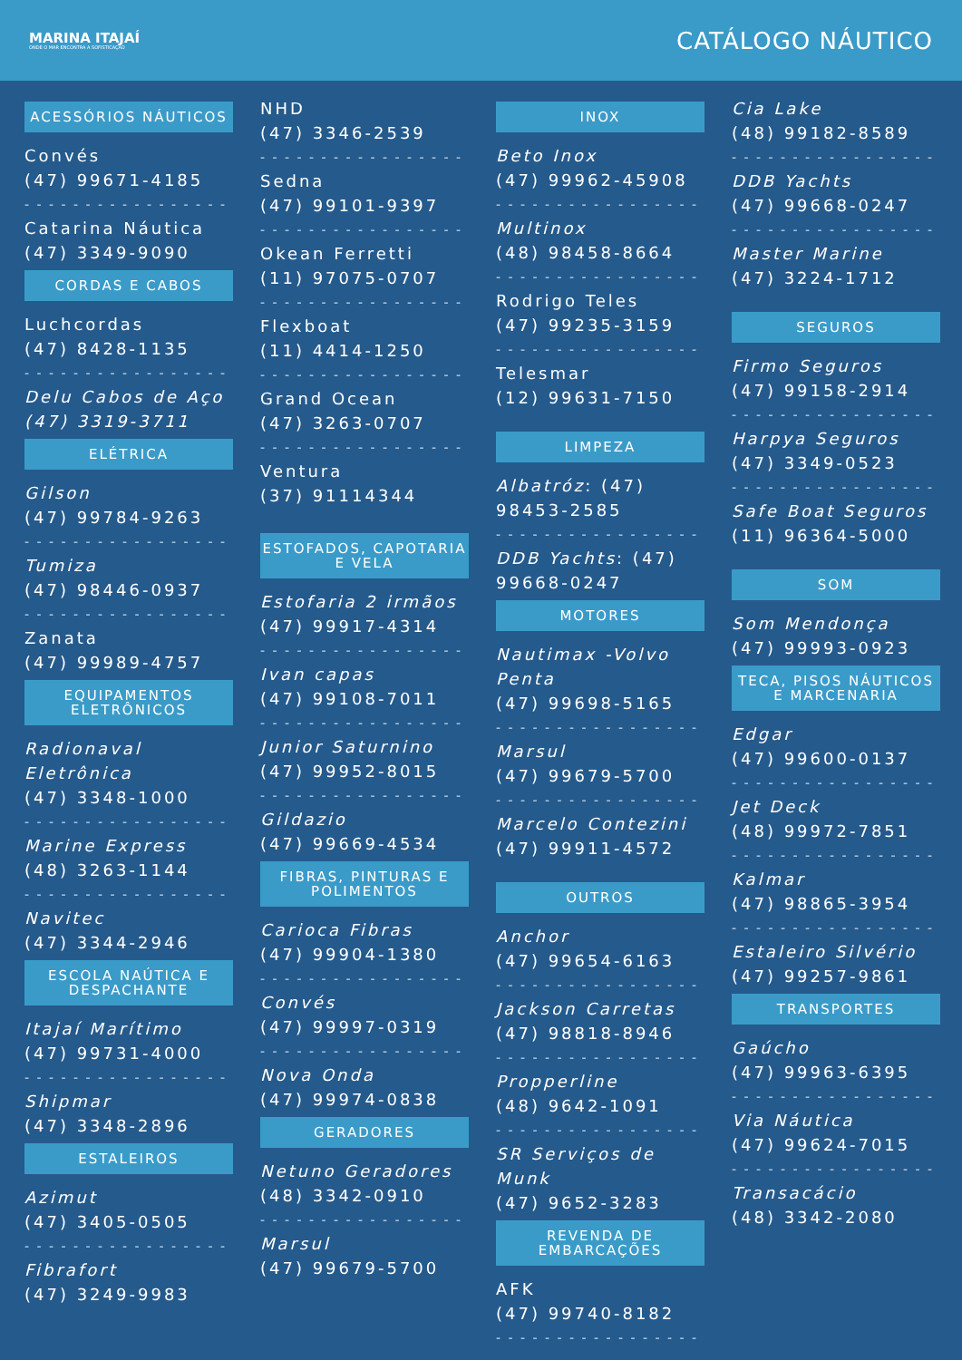MARINA ITAJAÍ
ONDE O MAR ENCONTRA A SOFISTICAÇÃO
CATÁLOGO NÁUTICO
ACESSÓRIOS NÁUTICOS
Convés
(47) 99671-4185
- - - - - - - - - - - - - - - - -
Catarina Náutica
(47) 3349-9090
CORDAS E CABOS
Luchcordas
(47) 8428-1135
- - - - - - - - - - - - - - - - -
Delu Cabos de Aço
(47) 3319-3711
ELÉTRICA
Gilson
(47) 99784-9263
- - - - - - - - - - - - - - - - -
Tumiza
(47) 98446-0937
- - - - - - - - - - - - - - - - -
Zanata
(47) 99989-4757
EQUIPAMENTOS ELETRÔNICOS
Radionaval Eletrônica
(47) 3348-1000
- - - - - - - - - - - - - - - - -
Marine Express
(48) 3263-1144
- - - - - - - - - - - - - - - - -
Navitec
(47) 3344-2946
ESCOLA NAÚTICA E DESPACHANTE
Itajaí Marítimo
(47) 99731-4000
- - - - - - - - - - - - - - - - -
Shipmar
(47) 3348-2896
ESTALEIROS
Azimut
(47) 3405-0505
- - - - - - - - - - - - - - - - -
Fibrafort
(47) 3249-9983
NHD
(47) 3346-2539
- - - - - - - - - - - - - - - - -
Sedna
(47) 99101-9397
- - - - - - - - - - - - - - - - -
Okean Ferretti
(11) 97075-0707
- - - - - - - - - - - - - - - - -
Flexboat
(11) 4414-1250
- - - - - - - - - - - - - - - - -
Grand Ocean
(47) 3263-0707
- - - - - - - - - - - - - - - - -
Ventura
(37) 91114344
ESTOFADOS, CAPOTARIA E VELA
Estofaria 2 irmãos
(47) 99917-4314
- - - - - - - - - - - - - - - - -
Ivan capas
(47) 99108-7011
- - - - - - - - - - - - - - - - -
Junior Saturnino
(47) 99952-8015
- - - - - - - - - - - - - - - - -
Gildazio
(47) 99669-4534
FIBRAS, PINTURAS E POLIMENTOS
Carioca Fibras
(47) 99904-1380
- - - - - - - - - - - - - - - - -
Convés
(47) 99997-0319
- - - - - - - - - - - - - - - - -
Nova Onda
(47) 99974-0838
GERADORES
Netuno Geradores
(48) 3342-0910
- - - - - - - - - - - - - - - - -
Marsul
(47) 99679-5700
INOX
Beto Inox
(47) 99962-45908
- - - - - - - - - - - - - - - - -
Multinox
(48) 98458-8664
- - - - - - - - - - - - - - - - -
Rodrigo Teles
(47) 99235-3159
- - - - - - - - - - - - - - - - -
Telesmar
(12) 99631-7150
LIMPEZA
Albatróz: (47) 98453-2585
- - - - - - - - - - - - - - - - -
DDB Yachts: (47) 99668-0247
MOTORES
Nautimax -Volvo Penta
(47) 99698-5165
- - - - - - - - - - - - - - - - -
Marsul
(47) 99679-5700
- - - - - - - - - - - - - - - - -
Marcelo Contezini
(47) 99911-4572
OUTROS
Anchor
(47) 99654-6163
- - - - - - - - - - - - - - - - -
Jackson Carretas
(47) 98818-8946
- - - - - - - - - - - - - - - - -
Propperline
(48) 9642-1091
- - - - - - - - - - - - - - - - -
SR Serviços de Munk
(47) 9652-3283
REVENDA DE EMBARCAÇÕES
AFK
(47) 99740-8182
- - - - - - - - - - - - - - - - -
Cia Lake
(48) 99182-8589
- - - - - - - - - - - - - - - - -
DDB Yachts
(47) 99668-0247
- - - - - - - - - - - - - - - - -
Master Marine
(47) 3224-1712
SEGUROS
Firmo Seguros
(47) 99158-2914
- - - - - - - - - - - - - - - - -
Harpya Seguros
(47) 3349-0523
- - - - - - - - - - - - - - - - -
Safe Boat Seguros
(11) 96364-5000
SOM
Som Mendonça
(47) 99993-0923
TECA, PISOS NÁUTICOS E MARCENARIA
Edgar
(47) 99600-0137
- - - - - - - - - - - - - - - - -
Jet Deck
(48) 99972-7851
- - - - - - - - - - - - - - - - -
Kalmar
(47) 98865-3954
- - - - - - - - - - - - - - - - -
Estaleiro Silvério
(47) 99257-9861
TRANSPORTES
Gaúcho
(47) 99963-6395
- - - - - - - - - - - - - - - - -
Via Náutica
(47) 99624-7015
- - - - - - - - - - - - - - - - -
Transacácio
(48) 3342-2080